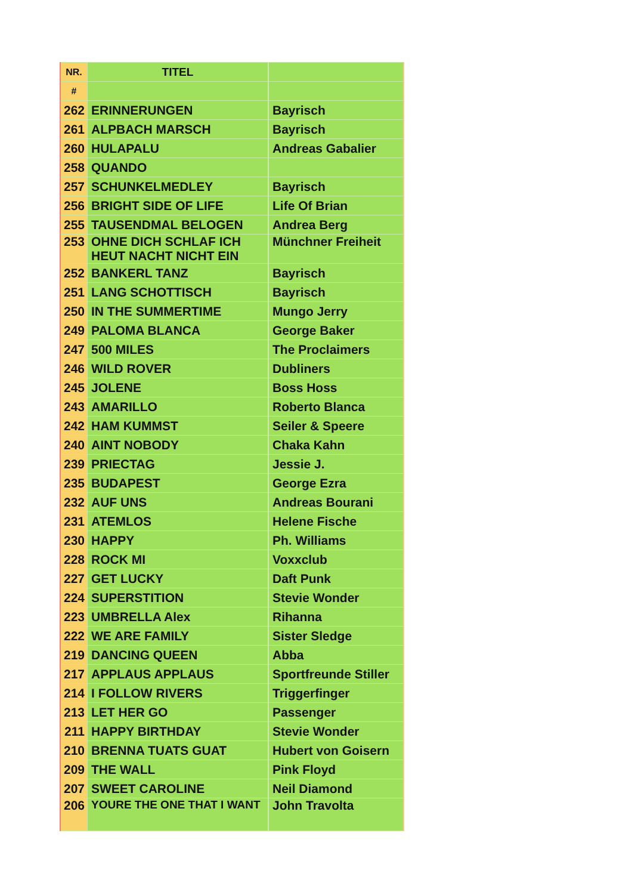| NR. | TITEL | |
| --- | --- | --- |
| # | | |
| 262 | ERINNERUNGEN | Bayrisch |
| 261 | ALPBACH MARSCH | Bayrisch |
| 260 | HULAPALU | Andreas Gabalier |
| 258 | QUANDO | |
| 257 | SCHUNKELMEDLEY | Bayrisch |
| 256 | BRIGHT SIDE OF LIFE | Life Of Brian |
| 255 | TAUSENDMAL BELOGEN | Andrea Berg |
| 253 | OHNE DICH SCHLAF ICH HEUT NACHT NICHT EIN | Münchner Freiheit |
| 252 | BANKERL TANZ | Bayrisch |
| 251 | LANG SCHOTTISCH | Bayrisch |
| 250 | IN THE SUMMERTIME | Mungo Jerry |
| 249 | PALOMA BLANCA | George Baker |
| 247 | 500 MILES | The Proclaimers |
| 246 | WILD ROVER | Dubliners |
| 245 | JOLENE | Boss Hoss |
| 243 | AMARILLO | Roberto Blanca |
| 242 | HAM KUMMST | Seiler & Speere |
| 240 | AINT NOBODY | Chaka Kahn |
| 239 | PRIECTAG | Jessie J. |
| 235 | BUDAPEST | George Ezra |
| 232 | AUF UNS | Andreas Bourani |
| 231 | ATEMLOS | Helene Fische |
| 230 | HAPPY | Ph. Williams |
| 228 | ROCK MI | Voxxclub |
| 227 | GET LUCKY | Daft Punk |
| 224 | SUPERSTITION | Stevie Wonder |
| 223 | UMBRELLA Alex | Rihanna |
| 222 | WE ARE FAMILY | Sister Sledge |
| 219 | DANCING QUEEN | Abba |
| 217 | APPLAUS APPLAUS | Sportfreunde Stiller |
| 214 | I FOLLOW RIVERS | Triggerfinger |
| 213 | LET HER GO | Passenger |
| 211 | HAPPY BIRTHDAY | Stevie Wonder |
| 210 | BRENNA TUATS GUAT | Hubert von Goisern |
| 209 | THE WALL | Pink Floyd |
| 207 | SWEET CAROLINE | Neil Diamond |
| 206 | YOURE THE ONE THAT I WANT | John Travolta |